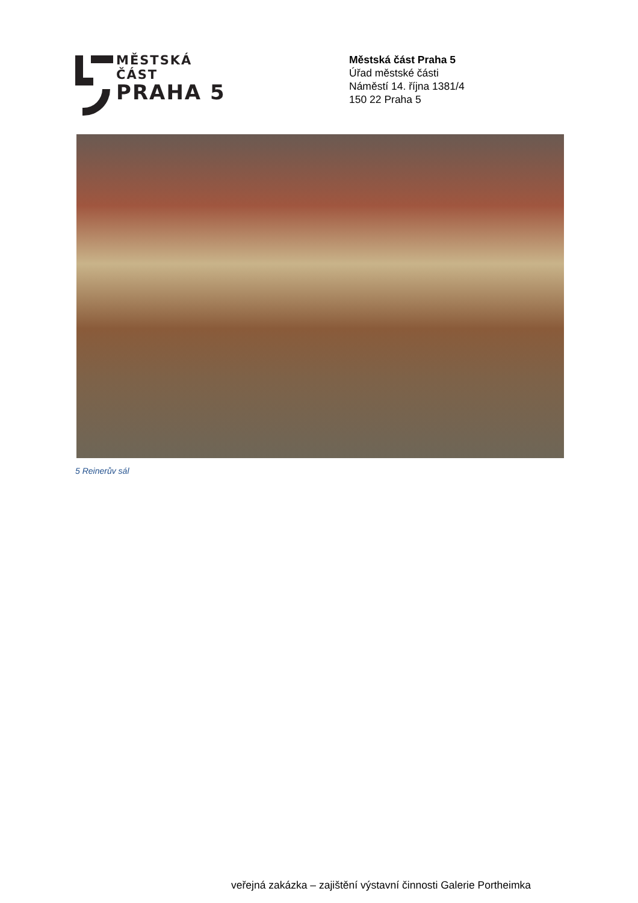MĚSTSKÁ ČÁST
PRAHA 5
Městská část Praha 5
Úřad městské části
Náměstí 14. října 1381/4
150 22 Praha 5
5 Reinerův sál
veřejná zakázka – zajištění výstavní činnosti Galerie Portheimka